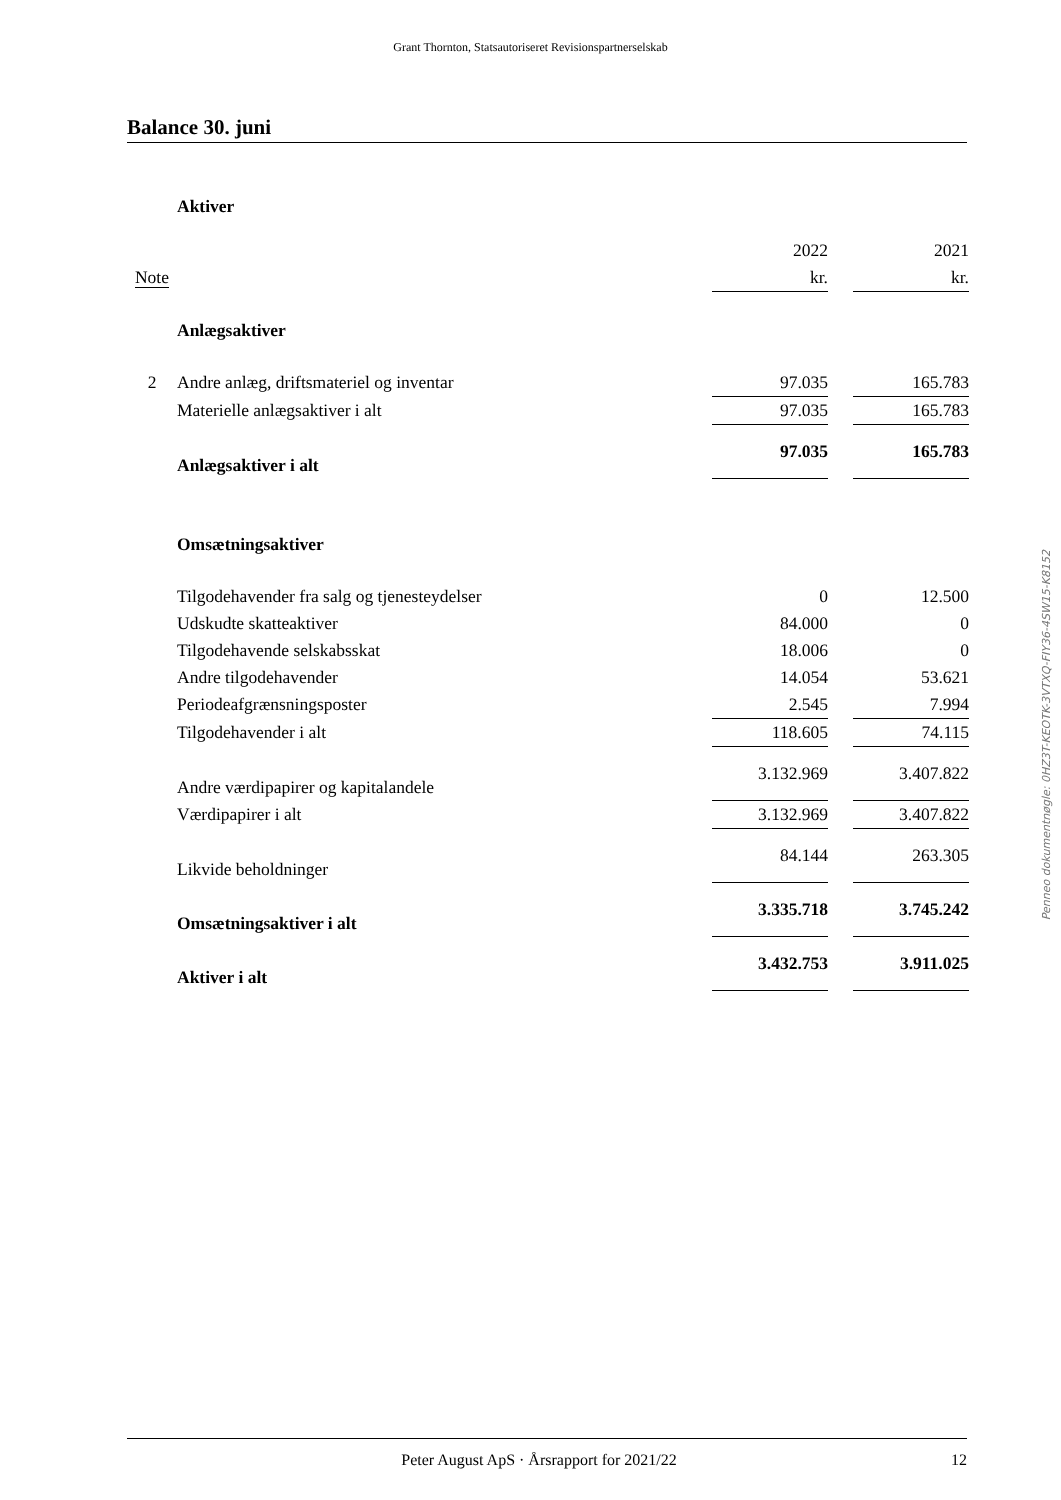Grant Thornton, Statsautoriseret Revisionspartnerselskab
Balance 30. juni
| | Aktiver | | | |
| | | 2022 | | 2021 |
| Note | | kr. | | kr. |
| | Anlægsaktiver | | | |
| 2 | Andre anlæg, driftsmateriel og inventar | 97.035 | | 165.783 |
| | Materielle anlægsaktiver i alt | 97.035 | | 165.783 |
| | Anlægsaktiver i alt | 97.035 | | 165.783 |
| | Omsætningsaktiver | | | |
| | Tilgodehavender fra salg og tjenesteydelser | 0 | | 12.500 |
| | Udskudte skatteaktiver | 84.000 | | 0 |
| | Tilgodehavende selskabsskat | 18.006 | | 0 |
| | Andre tilgodehavender | 14.054 | | 53.621 |
| | Periodeafgrænsningsposter | 2.545 | | 7.994 |
| | Tilgodehavender i alt | 118.605 | | 74.115 |
| | Andre værdipapirer og kapitalandele | 3.132.969 | | 3.407.822 |
| | Værdipapirer i alt | 3.132.969 | | 3.407.822 |
| | Likvide beholdninger | 84.144 | | 263.305 |
| | Omsætningsaktiver i alt | 3.335.718 | | 3.745.242 |
| | Aktiver i alt | 3.432.753 | | 3.911.025 |
Penneo dokumentnøgle: 0HZ3T-KEOTK-3VTXQ-FIY36-4SW15-K8152
Peter August ApS · Årsrapport for 2021/22 12